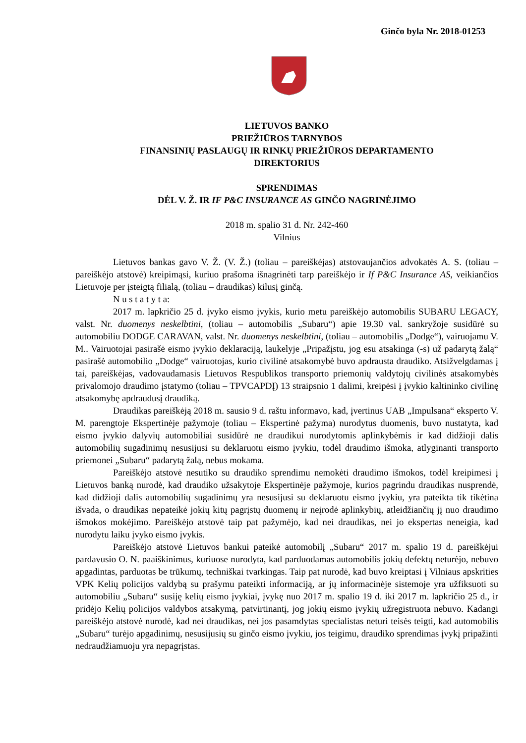Ginčo byla Nr. 2018-01253
LIETUVOS BANKO
PRIEŽIŪROS TARNYBOS
FINANSINIŲ PASLAUGŲ IR RINKŲ PRIEŽIŪROS DEPARTAMENTO
DIREKTORIUS
SPRENDIMAS
DĖL V. Ž. IR IF P&C INSURANCE AS GINČO NAGRINĖJIMO
2018 m. spalio 31 d. Nr. 242-460
Vilnius
Lietuvos bankas gavo V. Ž. (V. Ž.) (toliau – pareiškėjas) atstovaujančios advokatės A. S. (toliau – pareiškėjo atstovė) kreipimąsi, kuriuo prašoma išnagrinėti tarp pareiškėjo ir If P&C Insurance AS, veikiančios Lietuvoje per įsteigtą filialą, (toliau – draudikas) kilusį ginčą.
N u s t a t y t a:
2017 m. lapkričio 25 d. įvyko eismo įvykis, kurio metu pareiškėjo automobilis SUBARU LEGACY, valst. Nr. duomenys neskelbtini, (toliau – automobilis „Subaru“) apie 19.30 val. sankryžoje susidūrė su automobiliu DODGE CARAVAN, valst. Nr. duomenys neskelbtini, (toliau – automobilis „Dodge“), vairuojamu V. M.. Vairuotojai pasirašė eismo įvykio deklaraciją, laukelyje „Pripažįstu, jog esu atsakinga (-s) už padarytą žalą“ pasirašė automobilio „Dodge“ vairuotojas, kurio civilinė atsakomybė buvo apdrausta draudiko. Atsižvelgdamas į tai, pareiškėjas, vadovaudamasis Lietuvos Respublikos transporto priemonių valdytojų civilinės atsakomybės privalomojo draudimo įstatymo (toliau – TPVCAPDĮ) 13 straipsnio 1 dalimi, kreipėsi į įvykio kaltininko civilinę atsakomybę apdraudusį draudiką.
Draudikas pareiškėją 2018 m. sausio 9 d. raštu informavo, kad, įvertinus UAB „Impulsana“ eksperto V. M. parengtoje Ekspertinėje pažymoje (toliau – Ekspertinė pažyma) nurodytus duomenis, buvo nustatyta, kad eismo įvykio dalyvių automobiliai susidūrė ne draudikui nurodytomis aplinkybėmis ir kad didžioji dalis automobilių sugadinimų nesusijusi su deklaruotu eismo įvykiu, todėl draudimo išmoka, atlyginanti transporto priemonei „Subaru“ padarytą žalą, nebus mokama.
Pareiškėjo atstovė nesutiko su draudiko sprendimu nemokėti draudimo išmokos, todėl kreipimesi į Lietuvos banką nurodė, kad draudiko užsakytoje Ekspertinėje pažymoje, kurios pagrindu draudikas nusprendė, kad didžioji dalis automobilių sugadinimų yra nesusijusi su deklaruotu eismo įvykiu, yra pateikta tik tikėtina išvada, o draudikas nepateikė jokių kitų pagrįstų duomenų ir neįrodė aplinkybių, atleidžiančių jį nuo draudimo išmokos mokėjimo. Pareiškėjo atstovė taip pat pažymėjo, kad nei draudikas, nei jo ekspertas neneigia, kad nurodytu laiku įvyko eismo įvykis.
Pareiškėjo atstovė Lietuvos bankui pateikė automobilį „Subaru“ 2017 m. spalio 19 d. pareiškėjui pardavusio O. N. paaiškinimus, kuriuose nurodyta, kad parduodamas automobilis jokių defektų neturėjo, nebuvo apgadintas, parduotas be trūkumų, techniškai tvarkingas. Taip pat nurodė, kad buvo kreiptasi į Vilniaus apskrities VPK Kelių policijos valdybą su prašymu pateikti informaciją, ar jų informacinėje sistemoje yra užfiksuoti su automobiliu „Subaru“ susiję kelių eismo įvykiai, įvykę nuo 2017 m. spalio 19 d. iki 2017 m. lapkričio 25 d., ir pridėjo Kelių policijos valdybos atsakymą, patvirtinantį, jog jokių eismo įvykių užregistruota nebuvo. Kadangi pareiškėjo atstovė nurodė, kad nei draudikas, nei jos pasamdytas specialistas neturi teisės teigti, kad automobilis „Subaru“ turėjo apgadinimų, nesusijusių su ginčo eismo įvykiu, jos teigimu, draudiko sprendimas įvykį pripažinti nedraudžiamuoju yra nepagrįstas.